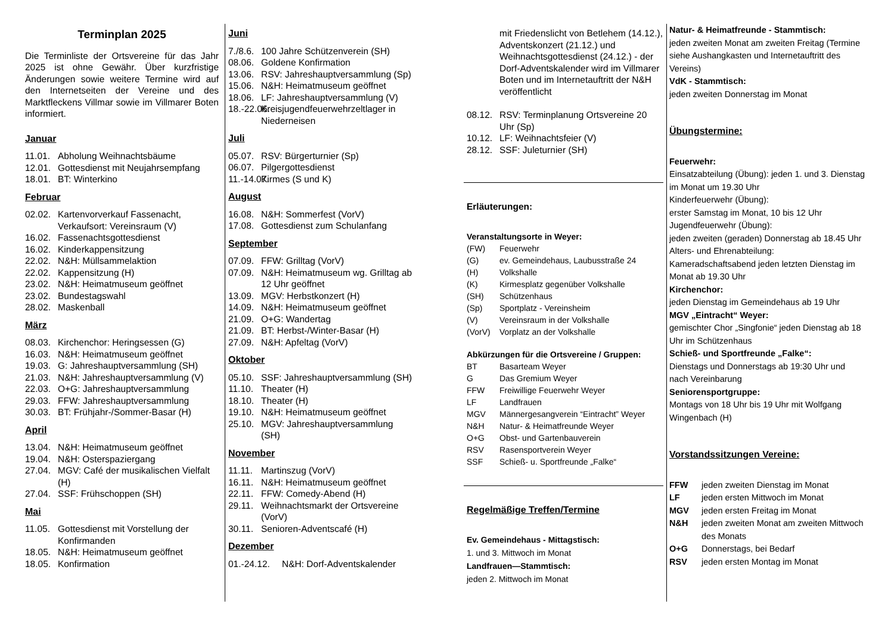Terminplan 2025
Die Terminliste der Ortsvereine für das Jahr 2025 ist ohne Gewähr. Über kurzfristige Änderungen sowie weitere Termine wird auf den Internetseiten der Vereine und des Marktfleckens Villmar sowie im Villmarer Boten informiert.
Januar
11.01. Abholung Weihnachtsbäume
12.01. Gottesdienst mit Neujahrsempfang
18.01. BT: Winterkino
Februar
02.02. Kartenvorverkauf Fassenacht, Verkaufsort: Vereinsraum (V)
16.02. Fassenachtsgottesdienst
16.02. Kinderkappensitzung
22.02. N&H: Müllsammelaktion
22.02. Kappensitzung (H)
23.02. N&H: Heimatmuseum geöffnet
23.02. Bundestagswahl
28.02. Maskenball
März
08.03. Kirchenchor: Heringsessen (G)
16.03. N&H: Heimatmuseum geöffnet
19.03. G: Jahreshauptversammlung (SH)
21.03. N&H: Jahreshauptversammlung (V)
22.03. O+G: Jahreshauptversammlung
29.03. FFW: Jahreshauptversammlung
30.03. BT: Frühjahr-/Sommer-Basar (H)
April
13.04. N&H: Heimatmuseum geöffnet
19.04. N&H: Osterspaziergang
27.04. MGV: Café der musikalischen Vielfalt (H)
27.04. SSF: Frühschoppen (SH)
Mai
11.05. Gottesdienst mit Vorstellung der Konfirmanden
18.05. N&H: Heimatmuseum geöffnet
18.05. Konfirmation
Juni
7./8.6. 100 Jahre Schützenverein (SH)
08.06. Goldene Konfirmation
13.06. RSV: Jahreshauptversammlung (Sp)
15.06. N&H: Heimatmuseum geöffnet
18.06. LF: Jahreshauptversammlung (V)
18.-22.06. Kreisjugendfeuerwehrzeltlager in Niederneisen
Juli
05.07. RSV: Bürgerturnier (Sp)
06.07. Pilgergottesdienst
11.-14.07. Kirmes (S und K)
August
16.08. N&H: Sommerfest (VorV)
17.08. Gottesdienst zum Schulanfang
September
07.09. FFW: Grilltag (VorV)
07.09. N&H: Heimatmuseum wg. Grilltag ab 12 Uhr geöffnet
13.09. MGV: Herbstkonzert (H)
14.09. N&H: Heimatmuseum geöffnet
21.09. O+G: Wandertag
21.09. BT: Herbst-/Winter-Basar (H)
27.09. N&H: Apfeltag (VorV)
Oktober
05.10. SSF: Jahreshauptversammlung (SH)
11.10. Theater (H)
18.10. Theater (H)
19.10. N&H: Heimatmuseum geöffnet
25.10. MGV: Jahreshauptversammlung (SH)
November
11.11. Martinszug (VorV)
16.11. N&H: Heimatmuseum geöffnet
22.11. FFW: Comedy-Abend (H)
29.11. Weihnachtsmarkt der Ortsvereine (VorV)
30.11. Senioren-Adventscafé (H)
Dezember
01.-24.12. N&H: Dorf-Adventskalender
mit Friedenslicht von Betlehem (14.12.), Adventskonzert (21.12.) und Weihnachtsgottesdienst (24.12.) - der Dorf-Adventskalender wird im Villmarer Boten und im Internetauftritt der N&H veröffentlicht
08.12. RSV: Terminplanung Ortsvereine 20 Uhr (Sp)
10.12. LF: Weihnachtsfeier (V)
28.12. SSF: Juleturnier (SH)
Erläuterungen:
Veranstaltungsorte in Weyer:
(FW) Feuerwehr
(G) ev. Gemeindehaus, Laubusstraße 24
(H) Volkshalle
(K) Kirmesplatz gegenüber Volkshalle
(SH) Schützenhaus
(Sp) Sportplatz - Vereinsheim
(V) Vereinsraum in der Volkshalle
(VorV) Vorplatz an der Volkshalle
Abkürzungen für die Ortsvereine / Gruppen:
BT Basarteam Weyer
G Das Gremium Weyer
FFW Freiwillige Feuerwehr Weyer
LF Landfrauen
MGV Männergesangverein “Eintracht” Weyer
N&H Natur- & Heimatfreunde Weyer
O+G Obst- und Gartenbauverein
RSV Rasensportverein Weyer
SSF Schieß- u. Sportfreunde „Falke“
Regelmäßige Treffen/Termine
Ev. Gemeindehaus - Mittagstisch:
1. und 3. Mittwoch im Monat
Landfrauen—Stammtisch:
jeden 2. Mittwoch im Monat
Natur- & Heimatfreunde - Stammtisch:
jeden zweiten Monat am zweiten Freitag (Termine siehe Aushangkasten und Internetauftritt des Vereins)
VdK - Stammtisch:
jeden zweiten Donnerstag im Monat
Übungstermine:
Feuerwehr:
Einsatzabteilung (Übung): jeden 1. und 3. Dienstag im Monat um 19.30 Uhr
Kinderfeuerwehr (Übung):
erster Samstag im Monat, 10 bis 12 Uhr
Jugendfeuerwehr (Übung):
jeden zweiten (geraden) Donnerstag ab 18.45 Uhr
Alters- und Ehrenabteilung:
Kameradschaftsabend jeden letzten Dienstag im Monat ab 19.30 Uhr
Kirchenchor:
jeden Dienstag im Gemeindehaus ab 19 Uhr
MGV „Eintracht“ Weyer:
gemischter Chor „Singfonie“ jeden Dienstag ab 18 Uhr im Schützenhaus
Schieß- und Sportfreunde „Falke“:
Dienstags und Donnerstags ab 19:30 Uhr und nach Vereinbarung
Seniorensportgruppe:
Montags von 18 Uhr bis 19 Uhr mit Wolfgang Wingenbach (H)
Vorstandssitzungen Vereine:
FFW jeden zweiten Dienstag im Monat
LF jeden ersten Mittwoch im Monat
MGV jeden ersten Freitag im Monat
N&H jeden zweiten Monat am zweiten Mittwoch des Monats
O+G Donnerstags, bei Bedarf
RSV jeden ersten Montag im Monat